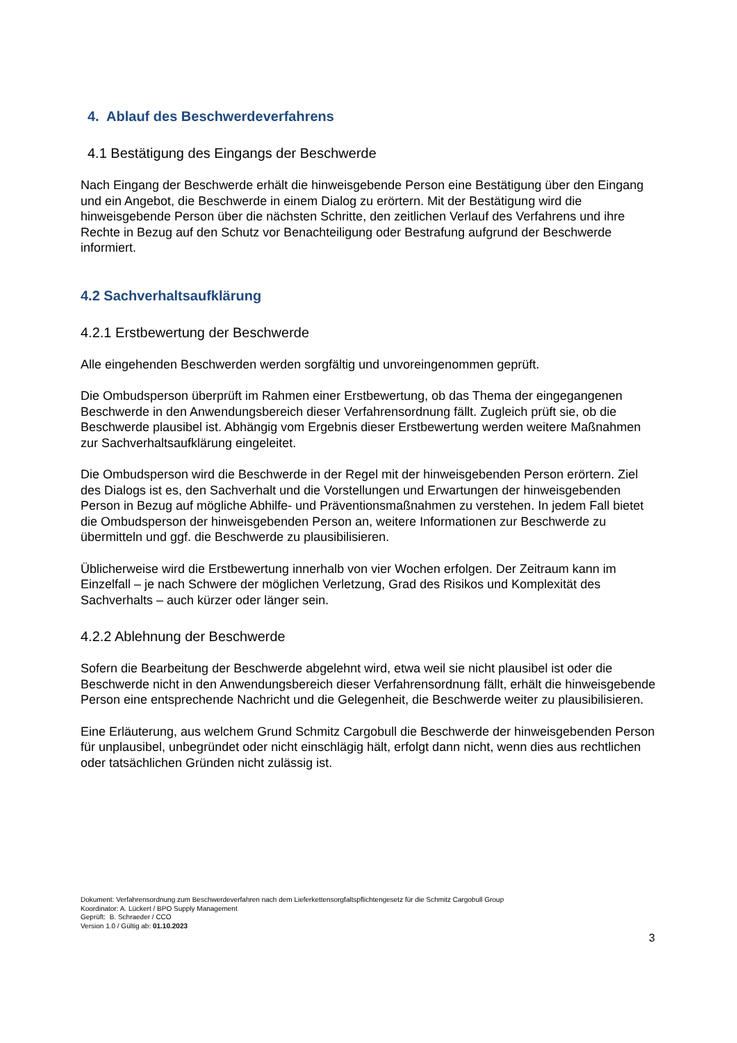4. Ablauf des Beschwerdeverfahrens
4.1 Bestätigung des Eingangs der Beschwerde
Nach Eingang der Beschwerde erhält die hinweisgebende Person eine Bestätigung über den Eingang und ein Angebot, die Beschwerde in einem Dialog zu erörtern. Mit der Bestätigung wird die hinweisgebende Person über die nächsten Schritte, den zeitlichen Verlauf des Verfahrens und ihre Rechte in Bezug auf den Schutz vor Benachteiligung oder Bestrafung aufgrund der Beschwerde informiert.
4.2 Sachverhaltsaufklärung
4.2.1 Erstbewertung der Beschwerde
Alle eingehenden Beschwerden werden sorgfältig und unvoreingenommen geprüft.
Die Ombudsperson überprüft im Rahmen einer Erstbewertung, ob das Thema der eingegangenen Beschwerde in den Anwendungsbereich dieser Verfahrensordnung fällt. Zugleich prüft sie, ob die Beschwerde plausibel ist. Abhängig vom Ergebnis dieser Erstbewertung werden weitere Maßnahmen zur Sachverhaltsaufklärung eingeleitet.
Die Ombudsperson wird die Beschwerde in der Regel mit der hinweisgebenden Person erörtern. Ziel des Dialogs ist es, den Sachverhalt und die Vorstellungen und Erwartungen der hinweisgebenden Person in Bezug auf mögliche Abhilfe- und Präventionsmaßnahmen zu verstehen. In jedem Fall bietet die Ombudsperson der hinweisgebenden Person an, weitere Informationen zur Beschwerde zu übermitteln und ggf. die Beschwerde zu plausibilisieren.
Üblicherweise wird die Erstbewertung innerhalb von vier Wochen erfolgen. Der Zeitraum kann im Einzelfall – je nach Schwere der möglichen Verletzung, Grad des Risikos und Komplexität des Sachverhalts – auch kürzer oder länger sein.
4.2.2 Ablehnung der Beschwerde
Sofern die Bearbeitung der Beschwerde abgelehnt wird, etwa weil sie nicht plausibel ist oder die Beschwerde nicht in den Anwendungsbereich dieser Verfahrensordnung fällt, erhält die hinweisgebende Person eine entsprechende Nachricht und die Gelegenheit, die Beschwerde weiter zu plausibilisieren.
Eine Erläuterung, aus welchem Grund Schmitz Cargobull die Beschwerde der hinweisgebenden Person für unplausibel, unbegründet oder nicht einschlägig hält, erfolgt dann nicht, wenn dies aus rechtlichen oder tatsächlichen Gründen nicht zulässig ist.
Dokument: Verfahrensordnung zum Beschwerdeverfahren nach dem Lieferkettensorgfaltspflichtengesetz für die Schmitz Cargobull Group
Koordinator: A. Lückert / BPO Supply Management
Geprüft: B. Schraeder / CCO
Version 1.0 / Gültig ab: 01.10.2023
3